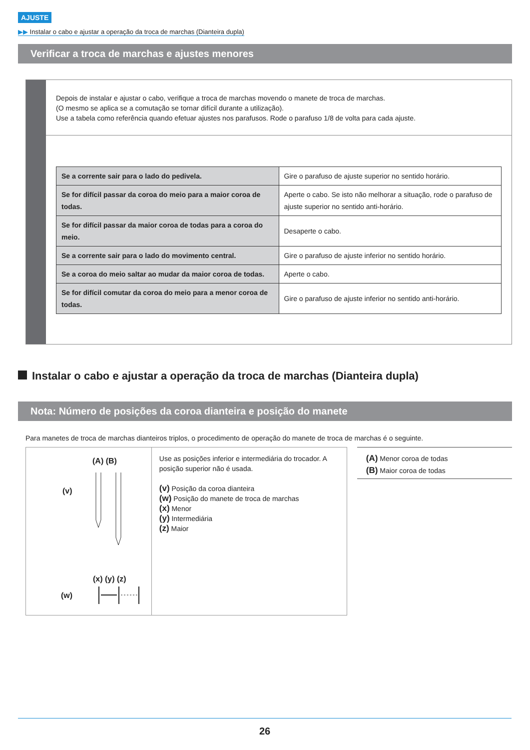AJUSTE
▶▶ Instalar o cabo e ajustar a operação da troca de marchas (Dianteira dupla)
Verificar a troca de marchas e ajustes menores
Depois de instalar e ajustar o cabo, verifique a troca de marchas movendo o manete de troca de marchas.
(O mesmo se aplica se a comutação se tornar difícil durante a utilização).
Use a tabela como referência quando efetuar ajustes nos parafusos. Rode o parafuso 1/8 de volta para cada ajuste.
| Se a corrente sair para o lado do pedivela. | Gire o parafuso de ajuste superior no sentido horário. |
| Se for difícil passar da coroa do meio para a maior coroa de todas. | Aperte o cabo. Se isto não melhorar a situação, rode o parafuso de ajuste superior no sentido anti-horário. |
| Se for difícil passar da maior coroa de todas para a coroa do meio. | Desaperte o cabo. |
| Se a corrente sair para o lado do movimento central. | Gire o parafuso de ajuste inferior no sentido horário. |
| Se a coroa do meio saltar ao mudar da maior coroa de todas. | Aperte o cabo. |
| Se for difícil comutar da coroa do meio para a menor coroa de todas. | Gire o parafuso de ajuste inferior no sentido anti-horário. |
Instalar o cabo e ajustar a operação da troca de marchas (Dianteira dupla)
Nota: Número de posições da coroa dianteira e posição do manete
Para manetes de troca de marchas dianteiros triplos, o procedimento de operação do manete de troca de marchas é o seguinte.
(A) (B)
(v)
(x) (y) (z)
(w)
Use as posições inferior e intermediária do trocador. A posição superior não é usada.
(v) Posição da coroa dianteira
(w) Posição do manete de troca de marchas
(x) Menor
(y) Intermediária
(z) Maior
(A) Menor coroa de todas
(B) Maior coroa de todas
26